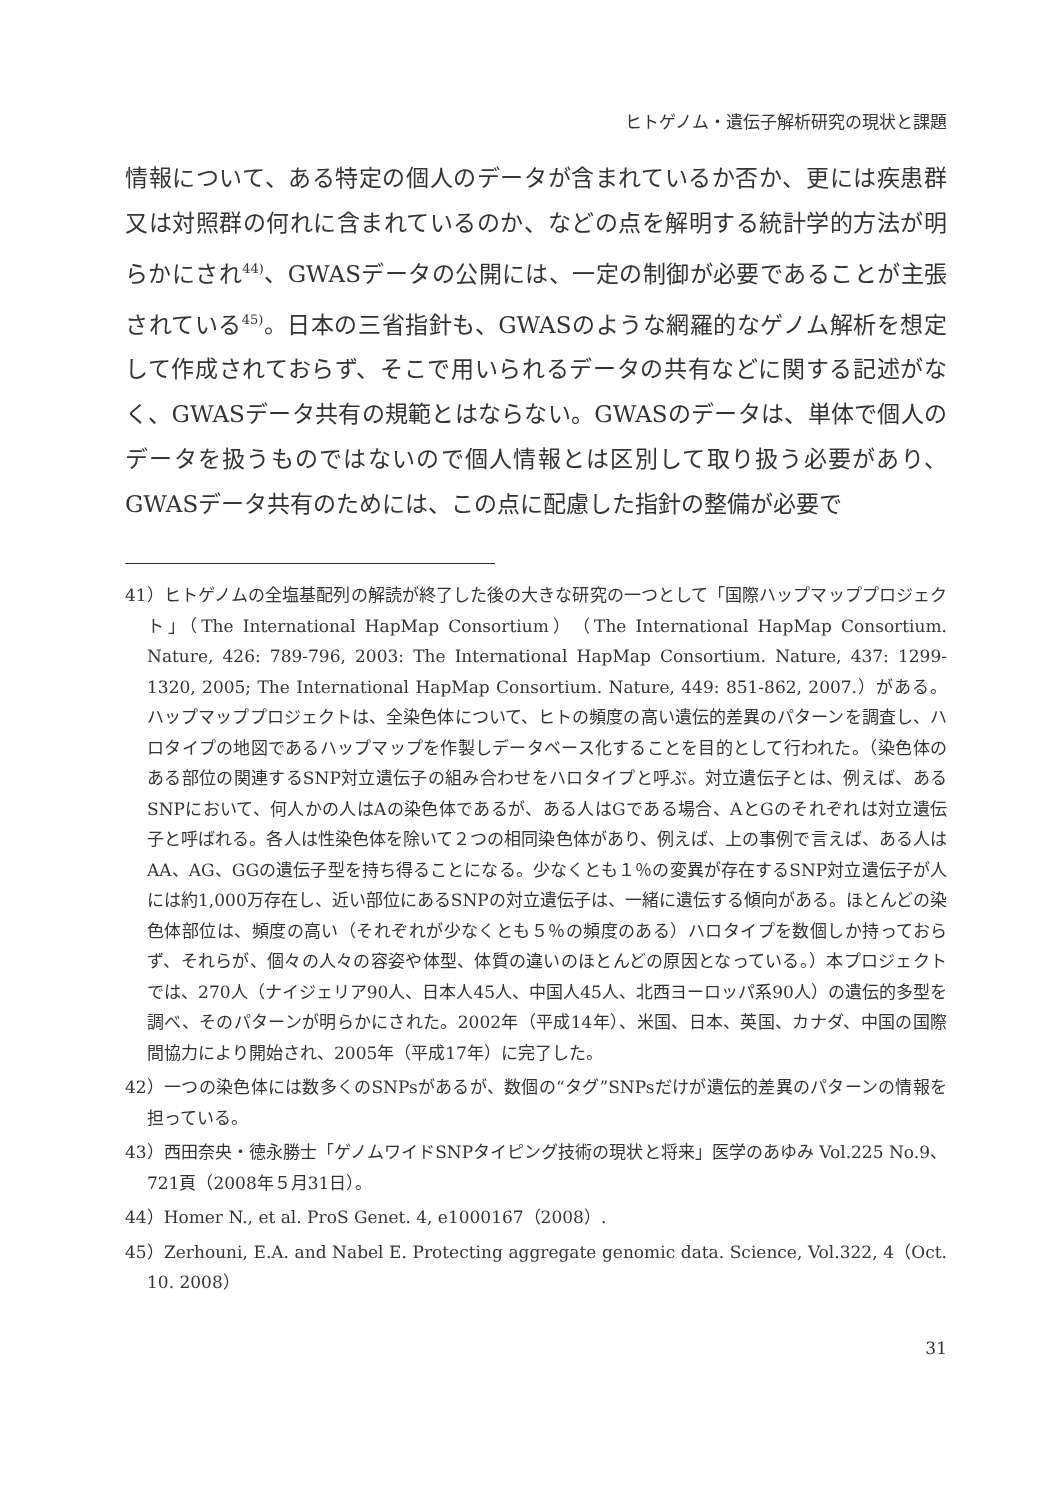ヒトゲノム・遺伝子解析研究の現状と課題
情報について、ある特定の個人のデータが含まれているか否か、更には疾患群又は対照群の何れに含まれているのか、などの点を解明する統計学的方法が明らかにされ<sup>44)</sup>、GWASデータの公開には、一定の制御が必要であることが主張されている<sup>45)</sup>。日本の三省指針も、GWASのような網羅的なゲノム解析を想定して作成されておらず、そこで用いられるデータの共有などに関する記述がなく、GWASデータ共有の規範とはならない。GWASのデータは、単体で個人のデータを扱うものではないので個人情報とは区別して取り扱う必要があり、GWASデータ共有のためには、この点に配慮した指針の整備が必要で
41）ヒトゲノムの全塩基配列の解読が終了した後の大きな研究の一つとして「国際ハップマッププロジェクト」（The International HapMap Consortium）（The International HapMap Consortium. Nature, 426: 789-796, 2003: The International HapMap Consortium. Nature, 437: 1299-1320, 2005; The International HapMap Consortium. Nature, 449: 851-862, 2007.）がある。ハップマッププロジェクトは、全染色体について、ヒトの頻度の高い遺伝的差異のパターンを調査し、ハロタイプの地図であるハップマップを作製しデータベース化することを目的として行われた。（染色体のある部位の関連するSNP対立遺伝子の組み合わせをハロタイプと呼ぶ。対立遺伝子とは、例えば、あるSNPにおいて、何人かの人はAの染色体であるが、ある人はGである場合、AとGのそれぞれは対立遺伝子と呼ばれる。各人は性染色体を除いて２つの相同染色体があり、例えば、上の事例で言えば、ある人はAA、AG、GGの遺伝子型を持ち得ることになる。少なくとも１％の変異が存在するSNP対立遺伝子が人には約1,000万存在し、近い部位にあるSNPの対立遺伝子は、一緒に遺伝する傾向がある。ほとんどの染色体部位は、頻度の高い（それぞれが少なくとも５％の頻度のある）ハロタイプを数個しか持っておらず、それらが、個々の人々の容姿や体型、体質の違いのほとんどの原因となっている。）本プロジェクトでは、270人（ナイジェリア90人、日本人45人、中国人45人、北西ヨーロッパ系90人）の遺伝的多型を調べ、そのパターンが明らかにされた。2002年（平成14年）、米国、日本、英国、カナダ、中国の国際間協力により開始され、2005年（平成17年）に完了した。
42）一つの染色体には数多くのSNPsがあるが、数個の“タグ”SNPsだけが遺伝的差異のパターンの情報を担っている。
43）西田奈央・徳永勝士「ゲノムワイドSNPタイピング技術の現状と将来」医学のあゆみ Vol.225 No.9、721頁（2008年５月31日）。
44）Homer N., et al. ProS Genet. 4, e1000167（2008）.
45）Zerhouni, E.A. and Nabel E. Protecting aggregate genomic data. Science, Vol.322, 4（Oct. 10. 2008）
31